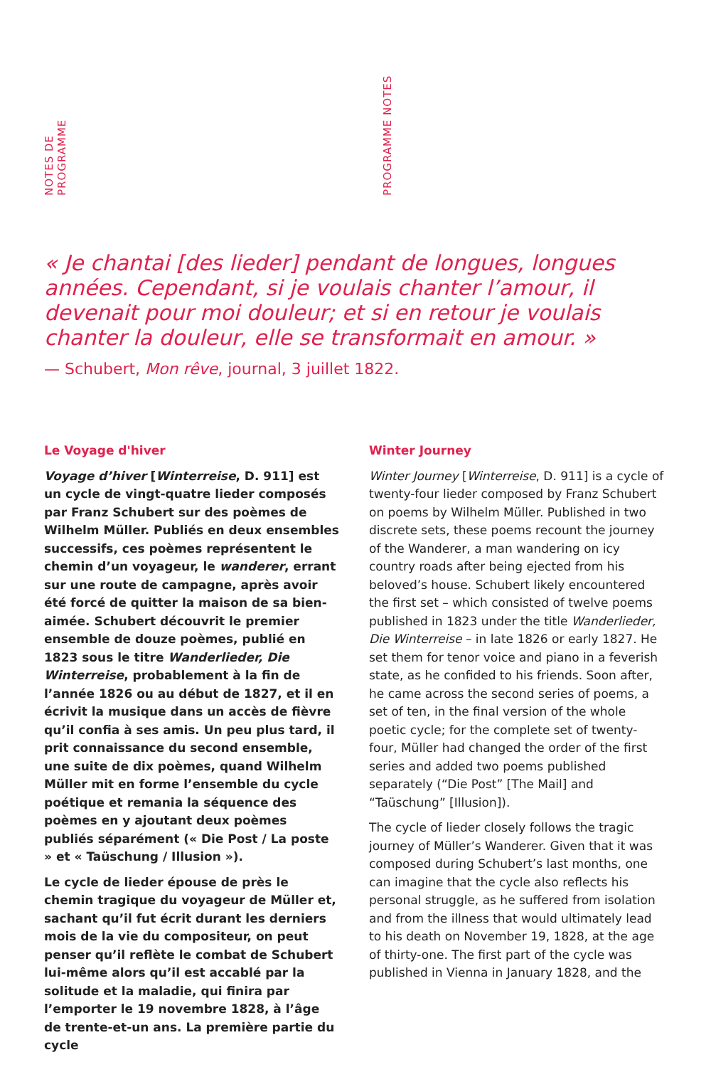NOTES DE PROGRAMME
PROGRAMME NOTES
« Je chantai [des lieder] pendant de longues, longues années. Cependant, si je voulais chanter l’amour, il devenait pour moi douleur; et si en retour je voulais chanter la douleur, elle se transformait en amour. »
— Schubert, Mon rêve, journal, 3 juillet 1822.
Le Voyage d'hiver
Voyage d’hiver [Winterreise, D. 911] est un cycle de vingt-quatre lieder composés par Franz Schubert sur des poèmes de Wilhelm Müller. Publiés en deux ensembles successifs, ces poèmes représentent le chemin d’un voyageur, le wanderer, errant sur une route de campagne, après avoir été forcé de quitter la maison de sa bien-aimée. Schubert découvrit le premier ensemble de douze poèmes, publié en 1823 sous le titre Wanderlieder, Die Winterreise, probablement à la fin de l’année 1826 ou au début de 1827, et il en écrivit la musique dans un accès de fièvre qu’il confia à ses amis. Un peu plus tard, il prit connaissance du second ensemble, une suite de dix poèmes, quand Wilhelm Müller mit en forme l’ensemble du cycle poétique et remania la séquence des poèmes en y ajoutant deux poèmes publiés séparément (« Die Post / La poste » et « Taüschung / Illusion »).
Le cycle de lieder épouse de près le chemin tragique du voyageur de Müller et, sachant qu’il fut écrit durant les derniers mois de la vie du compositeur, on peut penser qu’il reflète le combat de Schubert lui-même alors qu’il est accablé par la solitude et la maladie, qui finira par l’emporter le 19 novembre 1828, à l’âge de trente-et-un ans. La première partie du cycle
Winter Journey
Winter Journey [Winterreise, D. 911] is a cycle of twenty-four lieder composed by Franz Schubert on poems by Wilhelm Müller. Published in two discrete sets, these poems recount the journey of the Wanderer, a man wandering on icy country roads after being ejected from his beloved’s house. Schubert likely encountered the first set – which consisted of twelve poems published in 1823 under the title Wanderlieder, Die Winterreise – in late 1826 or early 1827. He set them for tenor voice and piano in a feverish state, as he confided to his friends. Soon after, he came across the second series of poems, a set of ten, in the final version of the whole poetic cycle; for the complete set of twenty-four, Müller had changed the order of the first series and added two poems published separately (“Die Post” [The Mail] and “Taüschung” [Illusion]).
The cycle of lieder closely follows the tragic journey of Müller’s Wanderer. Given that it was composed during Schubert’s last months, one can imagine that the cycle also reflects his personal struggle, as he suffered from isolation and from the illness that would ultimately lead to his death on November 19, 1828, at the age of thirty-one. The first part of the cycle was published in Vienna in January 1828, and the